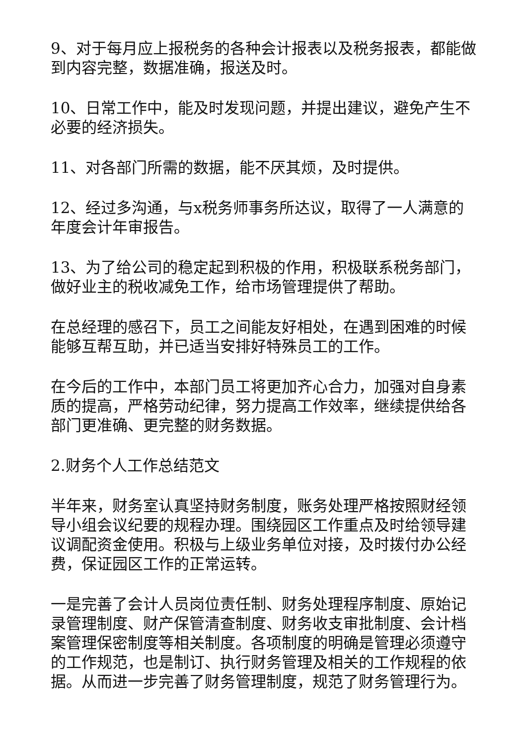9、对于每月应上报税务的各种会计报表以及税务报表，都能做到内容完整，数据准确，报送及时。
10、日常工作中，能及时发现问题，并提出建议，避免产生不必要的经济损失。
11、对各部门所需的数据，能不厌其烦，及时提供。
12、经过多沟通，与x税务师事务所达议，取得了一人满意的年度会计年审报告。
13、为了给公司的稳定起到积极的作用，积极联系税务部门，做好业主的税收减免工作，给市场管理提供了帮助。
在总经理的感召下，员工之间能友好相处，在遇到困难的时候能够互帮互助，并已适当安排好特殊员工的工作。
在今后的工作中，本部门员工将更加齐心合力，加强对自身素质的提高，严格劳动纪律，努力提高工作效率，继续提供给各部门更准确、更完整的财务数据。
2.财务个人工作总结范文
半年来，财务室认真坚持财务制度，账务处理严格按照财经领导小组会议纪要的规程办理。围绕园区工作重点及时给领导建议调配资金使用。积极与上级业务单位对接，及时拨付办公经费，保证园区工作的正常运转。
一是完善了会计人员岗位责任制、财务处理程序制度、原始记录管理制度、财产保管清查制度、财务收支审批制度、会计档案管理保密制度等相关制度。各项制度的明确是管理必须遵守的工作规范，也是制订、执行财务管理及相关的工作规程的依据。从而进一步完善了财务管理制度，规范了财务管理行为。